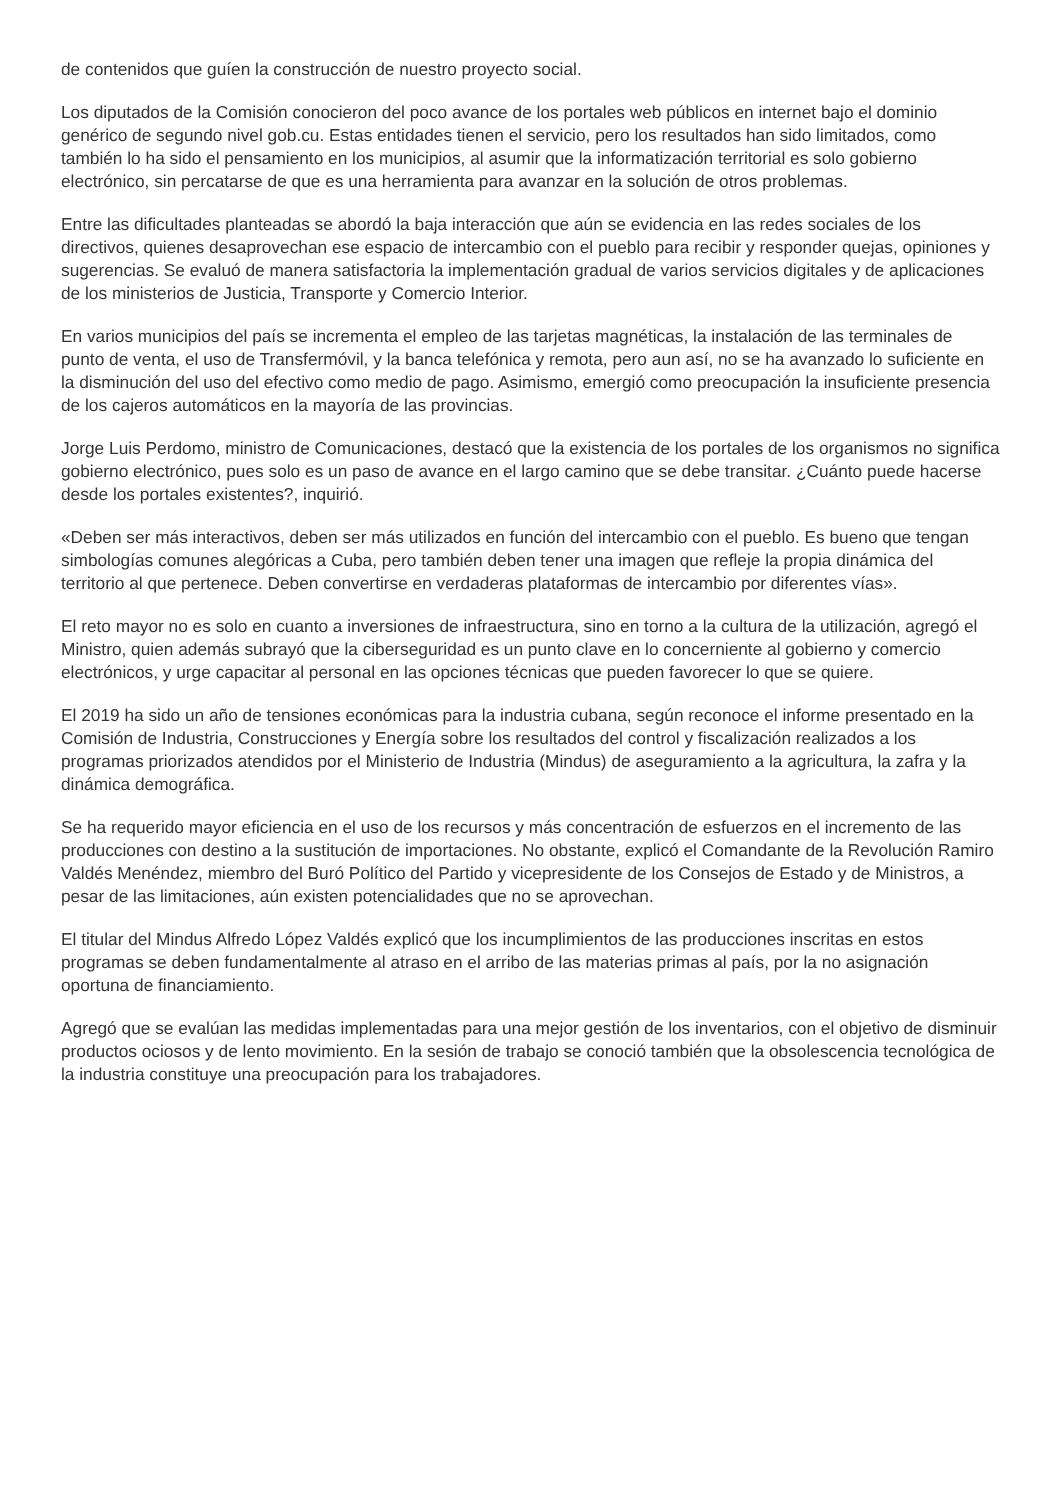de contenidos que guíen la construcción de nuestro proyecto social.
Los diputados de la Comisión conocieron del poco avance de los portales web públicos en internet bajo el dominio genérico de segundo nivel gob.cu. Estas entidades tienen el servicio, pero los resultados han sido limitados, como también lo ha sido el pensamiento en los municipios, al asumir que la informatización territorial es solo gobierno electrónico, sin percatarse de que es una herramienta para avanzar en la solución de otros problemas.
Entre las dificultades planteadas se abordó la baja interacción que aún se evidencia en las redes sociales de los directivos, quienes desaprovechan ese espacio de intercambio con el pueblo para recibir y responder quejas, opiniones y sugerencias. Se evaluó de manera satisfactoria la implementación gradual de varios servicios digitales y de aplicaciones de los ministerios de Justicia, Transporte y Comercio Interior.
En varios municipios del país se incrementa el empleo de las tarjetas magnéticas, la instalación de las terminales de punto de venta, el uso de Transfermóvil, y la banca telefónica y remota, pero aun así, no se ha avanzado lo suficiente en la disminución del uso del efectivo como medio de pago. Asimismo, emergió como preocupación la insuficiente presencia de los cajeros automáticos en la mayoría de las provincias.
Jorge Luis Perdomo, ministro de Comunicaciones, destacó que la existencia de los portales de los organismos no significa gobierno electrónico, pues solo es un paso de avance en el largo camino que se debe transitar. ¿Cuánto puede hacerse desde los portales existentes?, inquirió.
«Deben ser más interactivos, deben ser más utilizados en función del intercambio con el pueblo. Es bueno que tengan simbologías comunes alegóricas a Cuba, pero también deben tener una imagen que refleje la propia dinámica del territorio al que pertenece. Deben convertirse en verdaderas plataformas de intercambio por diferentes vías».
El reto mayor no es solo en cuanto a inversiones de infraestructura, sino en torno a la cultura de la utilización, agregó el Ministro, quien además subrayó que la ciberseguridad es un punto clave en lo concerniente al gobierno y comercio electrónicos, y urge capacitar al personal en las opciones técnicas que pueden favorecer lo que se quiere.
El 2019 ha sido un año de tensiones económicas para la industria cubana, según reconoce el informe presentado en la Comisión de Industria, Construcciones y Energía sobre los resultados del control y fiscalización realizados a los programas priorizados atendidos por el Ministerio de Industria (Mindus) de aseguramiento a la agricultura, la zafra y la dinámica demográfica.
Se ha requerido mayor eficiencia en el uso de los recursos y más concentración de esfuerzos en el incremento de las producciones con destino a la sustitución de importaciones. No obstante, explicó el Comandante de la Revolución Ramiro Valdés Menéndez, miembro del Buró Político del Partido y vicepresidente de los Consejos de Estado y de Ministros, a pesar de las limitaciones, aún existen potencialidades que no se aprovechan.
El titular del Mindus Alfredo López Valdés explicó que los incumplimientos de las producciones inscritas en estos programas se deben fundamentalmente al atraso en el arribo de las materias primas al país, por la no asignación oportuna de financiamiento.
Agregó que se evalúan las medidas implementadas para una mejor gestión de los inventarios, con el objetivo de disminuir productos ociosos y de lento movimiento. En la sesión de trabajo se conoció también que la obsolescencia tecnológica de la industria constituye una preocupación para los trabajadores.